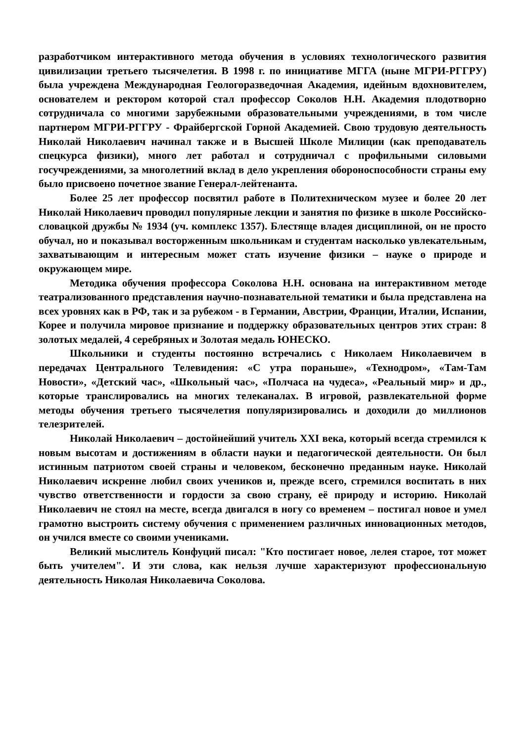разработчиком интерактивного метода обучения в условиях технологического развития цивилизации третьего тысячелетия. В 1998 г. по инициативе МГГА (ныне МГРИ-РГГРУ) была учреждена Международная Геологоразведочная Академия, идейным вдохновителем, основателем и ректором которой стал профессор Соколов Н.Н. Академия плодотворно сотрудничала со многими зарубежными образовательными учреждениями, в том числе партнером МГРИ-РГГРУ - Фрайбергской Горной Академией. Свою трудовую деятельность Николай Николаевич начинал также и в Высшей Школе Милиции (как преподаватель спецкурса физики), много лет работал и сотрудничал с профильными силовыми госучреждениями, за многолетний вклад в дело укрепления обороноспособности страны ему было присвоено почетное звание Генерал-лейтенанта.
Более 25 лет профессор посвятил работе в Политехническом музее и более 20 лет Николай Николаевич проводил популярные лекции и занятия по физике в школе Российско-словацкой дружбы № 1934 (уч. комплекс 1357). Блестяще владея дисциплиной, он не просто обучал, но и показывал восторженным школьникам и студентам насколько увлекательным, захватывающим и интересным может стать изучение физики – науке о природе и окружающем мире.
Методика обучения профессора Соколова Н.Н. основана на интерактивном методе театрализованного представления научно-познавательной тематики и была представлена на всех уровнях как в РФ, так и за рубежом - в Германии, Австрии, Франции, Италии, Испании, Корее и получила мировое признание и поддержку образовательных центров этих стран: 8 золотых медалей, 4 серебряных и Золотая медаль ЮНЕСКО.
Школьники и студенты постоянно встречались с Николаем Николаевичем в передачах Центрального Телевидения: «С утра пораньше», «Технодром», «Там-Там Новости», «Детский час», «Школьный час», «Полчаса на чудеса», «Реальный мир» и др., которые транслировались на многих телеканалах. В игровой, развлекательной форме методы обучения третьего тысячелетия популяризировались и доходили до миллионов телезрителей.
Николай Николаевич – достойнейший учитель XXI века, который всегда стремился к новым высотам и достижениям в области науки и педагогической деятельности. Он был истинным патриотом своей страны и человеком, бесконечно преданным науке. Николай Николаевич искренне любил своих учеников и, прежде всего, стремился воспитать в них чувство ответственности и гордости за свою страну, её природу и историю. Николай Николаевич не стоял на месте, всегда двигался в ногу со временем – постигал новое и умел грамотно выстроить систему обучения с применением различных инновационных методов, он учился вместе со своими учениками.
Великий мыслитель Конфуций писал: "Кто постигает новое, лелея старое, тот может быть учителем". И эти слова, как нельзя лучше характеризуют профессиональную деятельность Николая Николаевича Соколова.